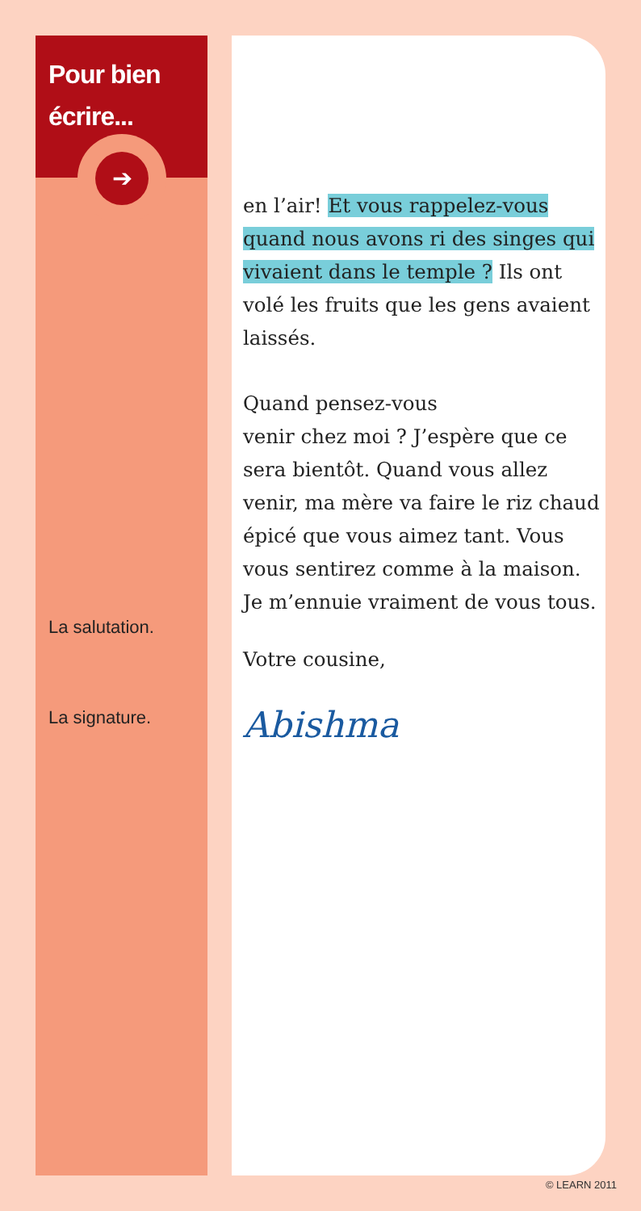Pour bien
écrire...
➔
La salutation.
La signature.
en l’air! Et vous rappelez-vous quand nous avons ri des singes qui vivaient dans le temple ? Ils ont volé les fruits que les gens avaient laissés.
Quand pensez-vous
venir chez moi ? J’espère que ce sera bientôt. Quand vous allez venir, ma mère va faire le riz chaud épicé que vous aimez tant. Vous vous sentirez comme à la maison. Je m’ennuie vraiment de vous tous.
Votre cousine,
Abishma
© LEARN 2011